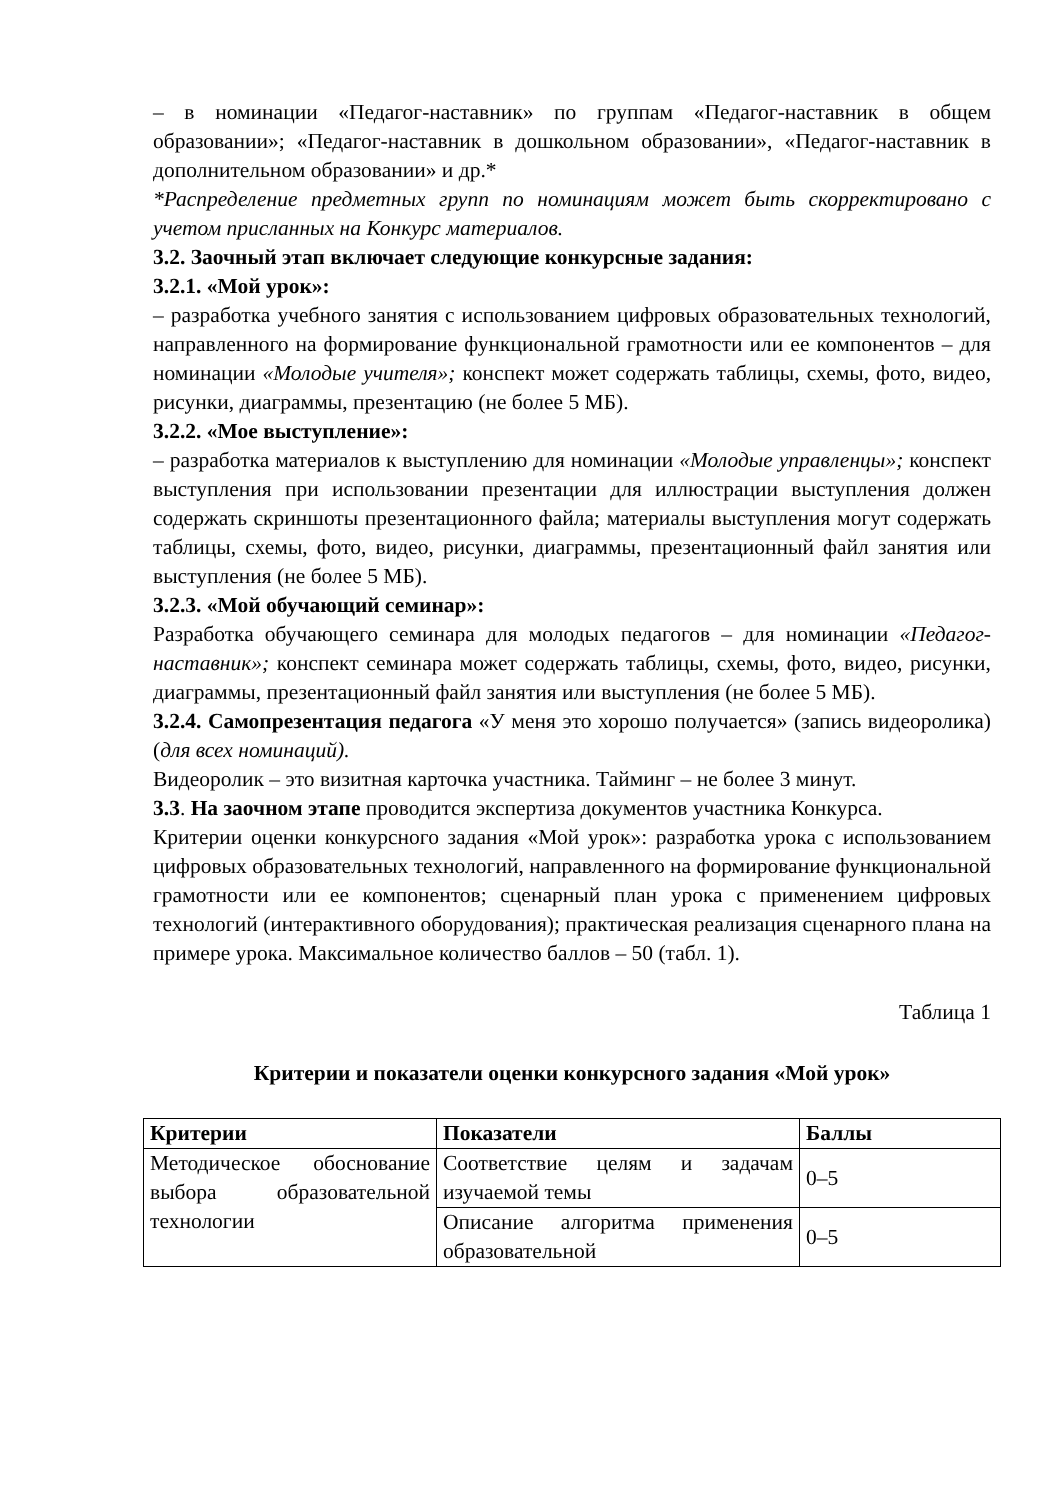– в номинации «Педагог-наставник» по группам «Педагог-наставник в общем образовании»; «Педагог-наставник в дошкольном образовании», «Педагог-наставник в дополнительном образовании» и др.*
*Распределение предметных групп по номинациям может быть скорректировано с учетом присланных на Конкурс материалов.
3.2. Заочный этап включает следующие конкурсные задания:
3.2.1. «Мой урок»:
– разработка учебного занятия с использованием цифровых образовательных технологий, направленного на формирование функциональной грамотности или ее компонентов – для номинации «Молодые учителя»; конспект может содержать таблицы, схемы, фото, видео, рисунки, диаграммы, презентацию (не более 5 МБ).
3.2.2. «Мое выступление»:
– разработка материалов к выступлению для номинации «Молодые управленцы»; конспект выступления при использовании презентации для иллюстрации выступления должен содержать скриншоты презентационного файла; материалы выступления могут содержать таблицы, схемы, фото, видео, рисунки, диаграммы, презентационный файл занятия или выступления (не более 5 МБ).
3.2.3. «Мой обучающий семинар»:
Разработка обучающего семинара для молодых педагогов – для номинации «Педагог-наставник»; конспект семинара может содержать таблицы, схемы, фото, видео, рисунки, диаграммы, презентационный файл занятия или выступления (не более 5 МБ).
3.2.4. Самопрезентация педагога «У меня это хорошо получается» (запись видеоролика) (для всех номинаций).
Видеоролик – это визитная карточка участника. Тайминг – не более 3 минут.
3.3. На заочном этапе проводится экспертиза документов участника Конкурса.
Критерии оценки конкурсного задания «Мой урок»: разработка урока с использованием цифровых образовательных технологий, направленного на формирование функциональной грамотности или ее компонентов; сценарный план урока с применением цифровых технологий (интерактивного оборудования); практическая реализация сценарного плана на примере урока. Максимальное количество баллов – 50 (табл. 1).
Таблица 1
Критерии и показатели оценки конкурсного задания «Мой урок»
| Критерии | Показатели | Баллы |
| --- | --- | --- |
| Методическое обоснование выбора образовательной технологии | Соответствие целям и задачам изучаемой темы | 0–5 |
| | Описание алгоритма применения образовательной | 0–5 |